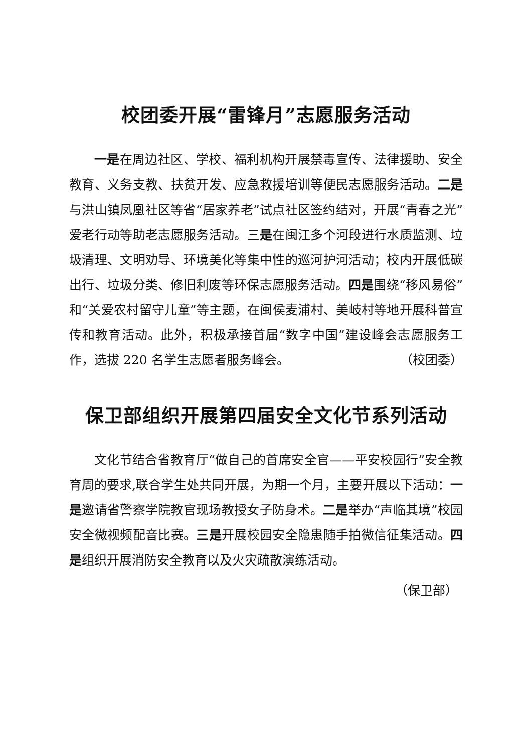校团委开展“雷锋月”志愿服务活动
一是在周边社区、学校、福利机构开展禁毒宣传、法律援助、安全教育、义务支教、扶贫开发、应急救援培训等便民志愿服务活动。二是与洪山镇凤凰社区等省“居家养老”试点社区签约结对，开展“青春之光”爱老行动等助老志愿服务活动。三是在闽江多个河段进行水质监测、垃圾清理、文明劝导、环境美化等集中性的巡河护河活动；校内开展低碳出行、垃圾分类、修旧利废等环保志愿服务活动。四是围绕“移风易俗”和“关爱农村留守儿童”等主题，在闽侯麦浦村、美岐村等地开展科普宣传和教育活动。此外，积极承接首届“数字中国”建设峰会志愿服务工作，选拔 220 名学生志愿者服务峰会。 （校团委）
保卫部组织开展第四届安全文化节系列活动
文化节结合省教育厅“做自己的首席安全官——平安校园行”安全教育周的要求,联合学生处共同开展，为期一个月，主要开展以下活动：一是邀请省警察学院教官现场教授女子防身术。二是举办“声临其境”校园安全微视频配音比赛。三是开展校园安全隐患随手拍微信征集活动。四是组织开展消防安全教育以及火灾疏散演练活动。
（保卫部）